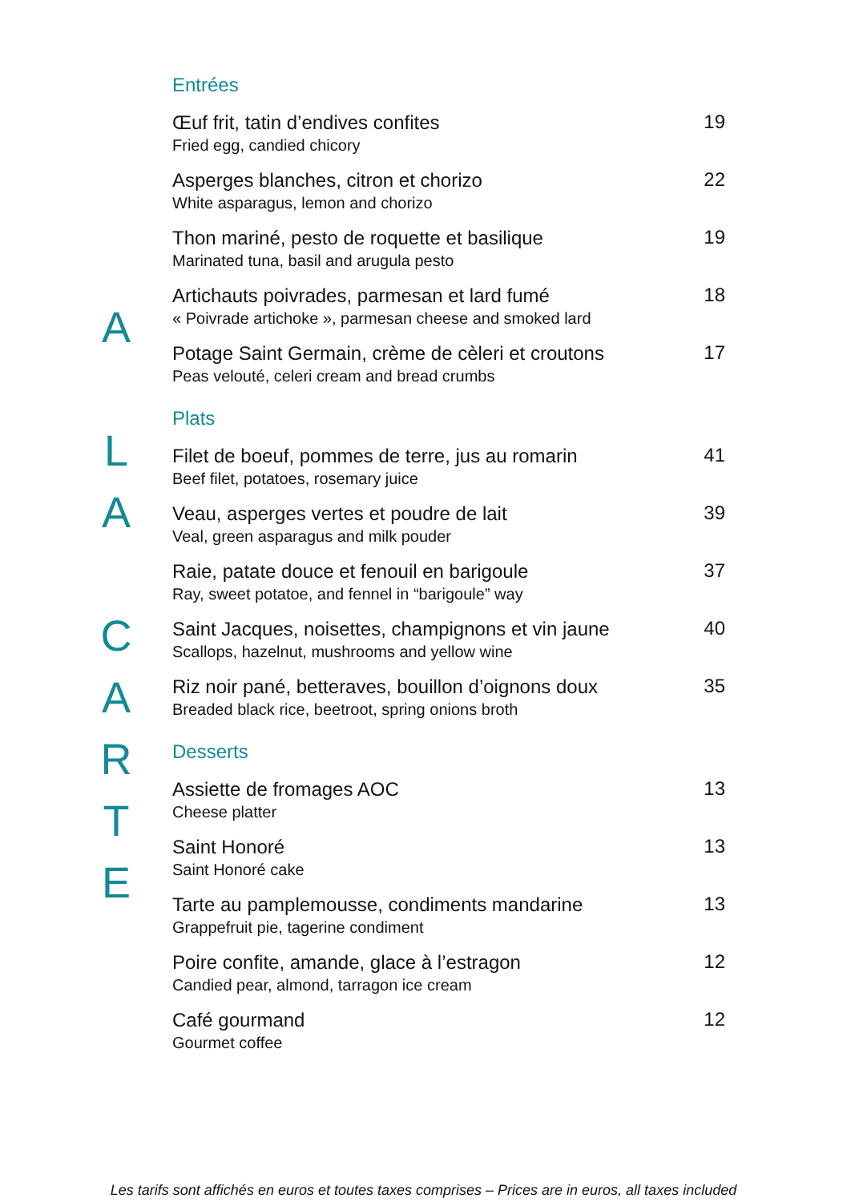A
L
A
C
A
R
T
E
Entrées
Œuf frit, tatin d’endives confites
Fried egg, candied chicory
19
Asperges blanches, citron et chorizo
White asparagus, lemon and chorizo
22
Thon mariné, pesto de roquette et basilique
Marinated tuna, basil and arugula pesto
19
Artichauts poivrades, parmesan et lard fumé
« Poivrade artichoke », parmesan cheese and smoked lard
18
Potage Saint Germain, crème de cèleri et croutons
Peas velouté, celeri cream and bread crumbs
17
Plats
Filet de boeuf, pommes de terre, jus au romarin
Beef filet, potatoes, rosemary juice
41
Veau, asperges vertes et poudre de lait
Veal, green asparagus and milk pouder
39
Raie, patate douce et fenouil en barigoule
Ray, sweet potatoe, and fennel in “barigoule” way
37
Saint Jacques, noisettes, champignons et vin jaune
Scallops, hazelnut, mushrooms and yellow wine
40
Riz noir pané, betteraves, bouillon d’oignons doux
Breaded black rice, beetroot, spring onions broth
35
Desserts
Assiette de fromages AOC
Cheese platter
13
Saint Honoré
Saint Honoré cake
13
Tarte au pamplemousse, condiments mandarine
Grappefruit pie, tagerine condiment
13
Poire confite, amande, glace à l’estragon
Candied pear, almond, tarragon ice cream
12
Café gourmand
Gourmet coffee
12
Les tarifs sont affichés en euros et toutes taxes comprises – Prices are in euros, all taxes included